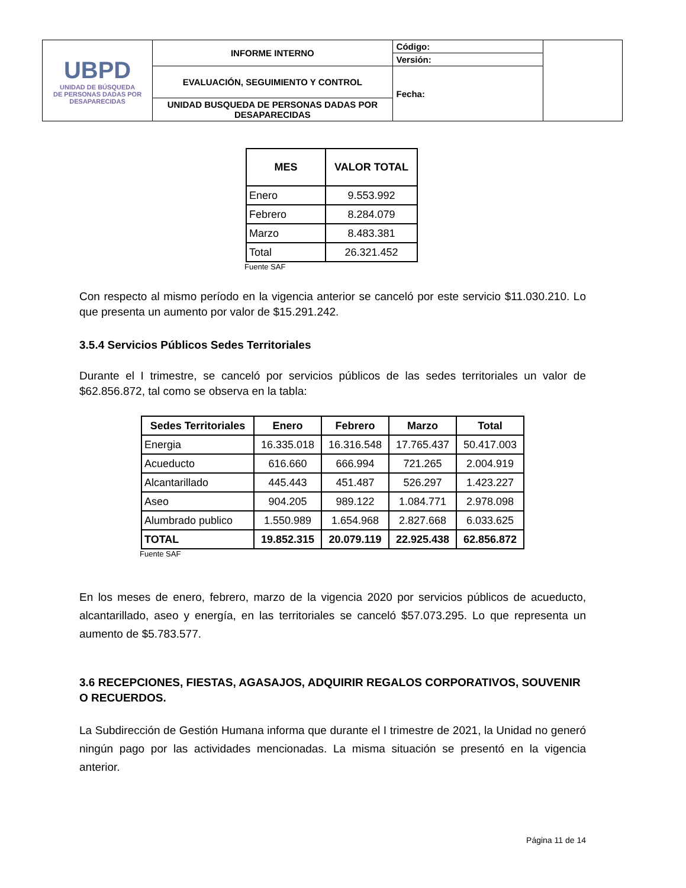| UBPD UNIDAD DE BÚSQUEDA DE PERSONAS DADAS POR DESAPARECIDAS | INFORME INTERNO | Código: | |
| | | Versión: | |
| | EVALUACIÓN, SEGUIMIENTO Y CONTROL | Fecha: | |
| | UNIDAD BUSQUEDA DE PERSONAS DADAS POR DESAPARECIDAS | | |
| MES | VALOR TOTAL |
| --- | --- |
| Enero | 9.553.992 |
| Febrero | 8.284.079 |
| Marzo | 8.483.381 |
| Total | 26.321.452 |
Fuente SAF
Con respecto al mismo período en la vigencia anterior se canceló por este servicio $11.030.210. Lo que presenta un aumento por valor de $15.291.242.
3.5.4 Servicios Públicos Sedes Territoriales
Durante el I trimestre, se canceló por servicios públicos de las sedes territoriales un valor de $62.856.872, tal como se observa en la tabla:
| Sedes Territoriales | Enero | Febrero | Marzo | Total |
| --- | --- | --- | --- | --- |
| Energia | 16.335.018 | 16.316.548 | 17.765.437 | 50.417.003 |
| Acueducto | 616.660 | 666.994 | 721.265 | 2.004.919 |
| Alcantarillado | 445.443 | 451.487 | 526.297 | 1.423.227 |
| Aseo | 904.205 | 989.122 | 1.084.771 | 2.978.098 |
| Alumbrado publico | 1.550.989 | 1.654.968 | 2.827.668 | 6.033.625 |
| TOTAL | 19.852.315 | 20.079.119 | 22.925.438 | 62.856.872 |
Fuente SAF
En los meses de enero, febrero, marzo de la vigencia 2020 por servicios públicos de acueducto, alcantarillado, aseo y energía, en las territoriales se canceló $57.073.295. Lo que representa un aumento de $5.783.577.
3.6 RECEPCIONES, FIESTAS, AGASAJOS, ADQUIRIR REGALOS CORPORATIVOS, SOUVENIR O RECUERDOS.
La Subdirección de Gestión Humana informa que durante el I trimestre de 2021, la Unidad no generó ningún pago por las actividades mencionadas. La misma situación se presentó en la vigencia anterior.
Página 11 de 14